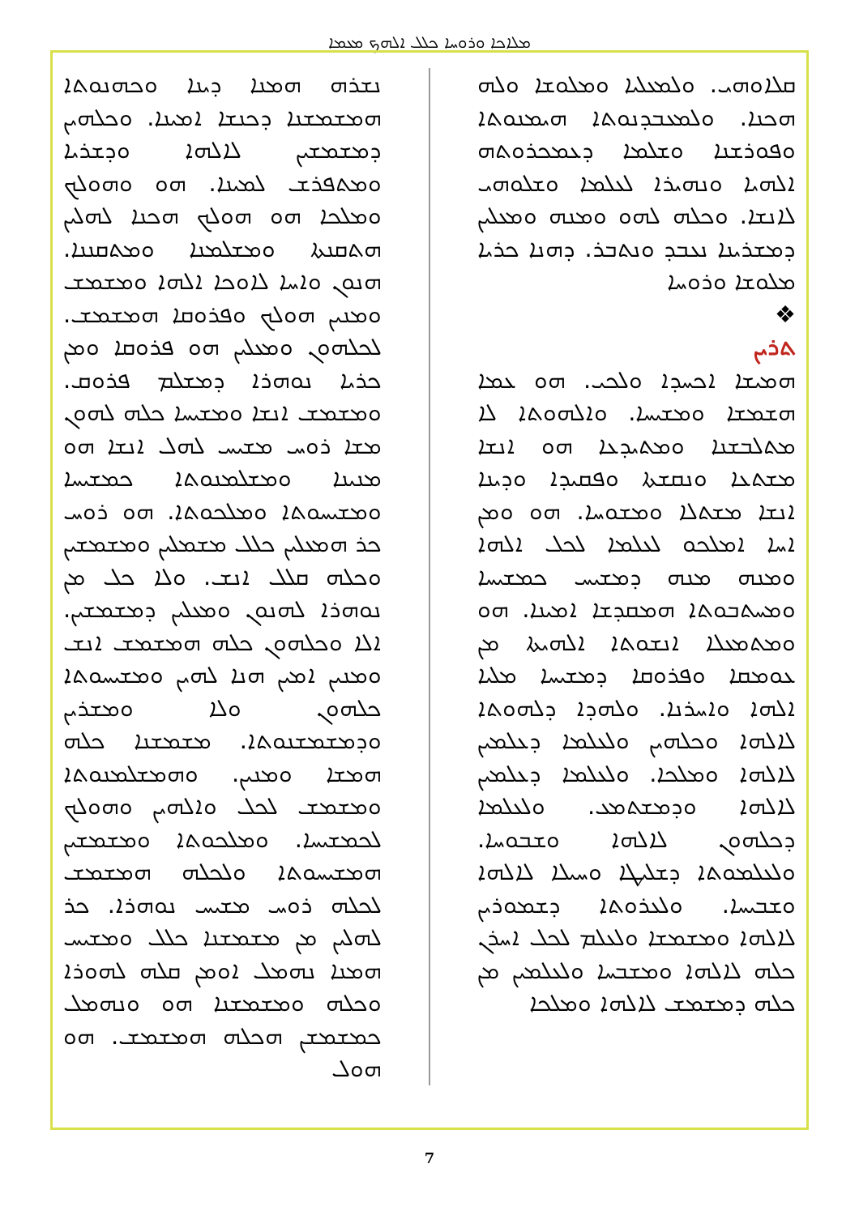ܡܠܐܟܐ ܘܪܘܚܐ ܟܠܠ ܐܠܗܟ ܡܥܡܐ
ܩܠܐܘܗܝ. ܘܠܡܥܠܝܐ ܘܡܠܘܫܐ ܘܠܗ ܗܟܢܐ. ܘܠܡܥܒܕܢܘܬܐ ܗܝܡܢܘܬܐ ܘܦܘܪܫܢܐ ܘܫܠܡܐ ܕܥܡܟܪܘܬܗ ܐܠܗܝܐ ܘܢܗܝܪܐ ܠܥܠܡܐ ܘܫܠܘܗܝ ܠܐܢܫܐ. ܘܟܠܗ ܠܗܘ ܘܡܢܗ ܘܡܥܠܝܢ ܕܡܫܪܝܢܐ ܢܥܒܕ ܘܢܬܒܪ. ܕܗܢܐ ܟܪܝܐ ܡܠܘܫܐ ܘܪܘܚܐ
❖
ܬܪܝܢ
ܗܡܝܫܐ ܐܟܚܕܐ ܘܠܟܝ. ܗܘ ܥܡܐ ܗܫܡܫܐ ܘܡܫܝܚܐ. ܘܐܠܗܘܬܐ ܠܐ ܡܬܠܒܫܢܐ ܘܡܬܝܕܥܐ ܗܘ ܐܢܫܐ ܡܫܬܥܐ ܘܢܩܫܬܐ ܘܦܩܝܕܐ ܘܕܝܢܐ ܐܢܫܐ ܡܫܬܠܐ ܘܡܫܘܚܐ. ܗܘ ܘܡܢ ܐܚܐ ܐܡܠܟܘ ܠܥܠܡܐ ܠܟܠ ܐܠܗܐ ܘܡܢܗ ܡܢܗ ܕܡܫܝܚ ܟܡܫܝܚܐ ܘܡܚܬܒܘܬܐ ܗܡܩܕܫܐ ܐܡܝܢܐ. ܗܘ ܘܡܬܡܥܠܐ ܐܢܫܘܬܐ ܐܠܗܝܬܐ ܡܢ ܥܘܡܩܐ ܘܦܪܘܩܐ ܕܡܫܝܚܐ ܡܠܝܐ ܐܠܗܐ ܘܐܚܪܢܐ. ܘܠܗܕܐ ܕܠܗܘܬܐ ܠܐܠܗܐ ܘܟܠܗܝܢ ܘܠܥܠܡܐ ܕܥܠܡܝܢ ܠܐܠܗܐ ܘܡܠܟܐ. ܘܠܥܠܡܐ ܕܥܠܡܝܢ ܠܐܠܗܐ ܘܕܡܫܬܡܥ. ܘܠܥܠܡܐ ܕܟܠܗܘܢ ܠܐܠܗܐ ܘܫܒܘܚܐ. ܘܠܥܠܡܘܬܐ ܕܫܠܝܛܐ ܘܚܝܠܐ ܠܐܠܗܐ ܘܫܒܝܚܐ. ܘܠܥܪܘܬܐ ܕܫܡܘܪܝܢ ܠܐܠܗܐ ܘܡܫܡܫܐ ܘܠܥܠܡ ܠܟܠ ܐܚܪܢ ܟܠܗ ܠܐܠܗܐ ܘܡܫܒܚܐ ܘܠܥܠܡܝܢ ܡܢ ܟܠܗ ܕܡܫܡܫ ܠܐܠܗܐ ܘܡܠܟܐ
ܢܫܪܗ ܗܡܢܐ ܕܝܢܐ ܘܟܗܢܘܬܐ ܗܡܫܡܫܢܐ ܕܟܢܫܐ ܐܡܝܢܐ. ܘܟܠܗܝܢ ܕܡܫܡܫܝܢ ܠܐܠܗܐ ܘܕܫܪܝܐ ܘܡܬܦܪܫ ܠܡܝܢܐ. ܗܘ ܘܗܘܠܟ ܘܡܠܟܐ ܗܘ ܗܘܠܟ ܗܟܢܐ ܠܗܠܝܢ ܗܬܩܢܬܐ ܘܡܫܠܡܢܐ ܘܡܬܩܢܢܐ. ܗܢܘܢ ܘܐܚܐ ܠܐܘܟܐ ܐܠܗܐ ܘܡܫܡܫ ܘܡܢܝܢ ܗܘܠܟ ܘܦܪܘܩܐ ܗܡܫܡܫ. ܠܟܠܗܘܢ ܘܡܥܠܝܢ ܗܘ ܦܪܘܩܐ ܘܡܢ ܟܪܝܐ ܢܘܗܪܐ ܕܡܫܠܡ ܦܪܘܩ. ܘܡܫܡܫ ܐܢܫܐ ܘܡܫܝܚܐ ܟܠܗ ܠܗܘܢ ܡܫܐ ܪܘܚ ܡܫܝܚ ܠܗܠ ܐܢܫܐ ܗܘ ܡܢܝܢܐ ܘܡܫܠܡܢܘܬܐ ܟܡܫܝܚܐ ܘܡܫܝܚܘܬܐ ܘܡܠܟܘܬܐ. ܗܘ ܪܘܚ ܟܪ ܗܡܥܠܝܢ ܟܠܠ ܡܫܡܠܝܢ ܘܡܫܡܫܝܢ ܘܟܠܗ ܩܠܠ ܐܢܫ. ܘܠܐ ܟܠ ܡܢ ܢܘܗܪܐ ܠܗܢܘܢ ܘܡܥܠܝܢ ܕܡܫܡܫܝܢ. ܐܠܐ ܘܟܠܗܘܢ ܟܠܗ ܗܡܫܡܫ ܐܢܫ ܘܡܢܝܢ ܐܡܝܢ ܗܢܐ ܠܗܝܢ ܘܡܫܝܚܘܬܐ ܟܠܗܘܢ ܘܠܐ ܘܡܫܪܝܢ ܘܕܡܫܡܫܢܘܬܐ. ܡܫܡܫܢܐ ܟܠܗ ܗܡܫܐ ܘܡܢܝܢ. ܘܗܡܫܠܡܢܘܬܐ ܘܡܫܡܫ ܠܟܠ ܘܐܠܗܝܢ ܘܗܘܠܟ ܠܟܡܫܝܚܐ. ܘܡܠܟܘܬܐ ܘܡܫܡܫܝܢ ܗܡܫܝܚܘܬܐ ܘܠܟܠܗ ܗܡܫܡܫ ܠܟܠܗ ܪܘܚ ܡܫܝܚ ܢܘܗܪܐ. ܟܪ ܠܗܠܝܢ ܡܢ ܡܫܡܫܢܐ ܟܠܠ ܘܡܫܝܚ ܗܡܢܐ ܢܗܡܠ ܐܘܡܢ ܩܠܗ ܠܗܘܪܐ ܘܟܠܗ ܘܡܫܡܫܢܐ ܗܘ ܘܢܗܡܠ ܟܡܫܡܫܢ ܗܟܠܗ ܗܡܫܡܫ. ܗܘ ܗܘܠ
7